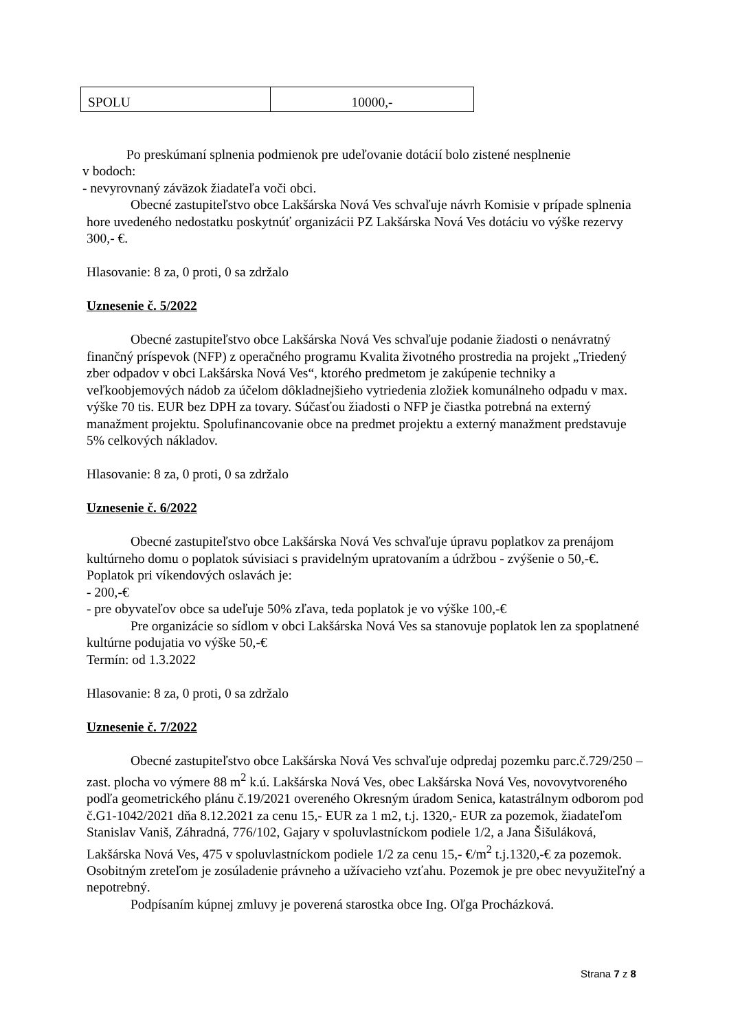| SPOLU | 10000,- |
Po preskúmaní splnenia podmienok pre udeľovanie dotácií bolo zistené nesplnenie
v bodoch:
- nevyrovnaný záväzok žiadateľa voči obci.
Obecné zastupiteľstvo obce Lakšárska Nová Ves schvaľuje návrh Komisie v prípade splnenia hore uvedeného nedostatku poskytnúť organizácii PZ Lakšárska Nová Ves dotáciu vo výške rezervy 300,- €.
Hlasovanie: 8 za, 0 proti, 0 sa zdržalo
Uznesenie č. 5/2022
Obecné zastupiteľstvo obce Lakšárska Nová Ves schvaľuje podanie žiadosti o nenávratný finančný príspevok (NFP) z operačného programu Kvalita životného prostredia na projekt „Triedený zber odpadov v obci Lakšárska Nová Ves“, ktorého predmetom je zakúpenie techniky a veľkoobjemových nádob za účelom dôkladnejšieho vytriedenia zložiek komunálneho odpadu v max. výške 70 tis. EUR bez DPH za tovary. Súčasťou žiadosti o NFP je čiastka potrebná na externý manažment projektu. Spolufinancovanie obce na predmet projektu a externý manažment predstavuje 5% celkových nákladov.
Hlasovanie: 8 za, 0 proti, 0 sa zdržalo
Uznesenie č. 6/2022
Obecné zastupiteľstvo obce Lakšárska Nová Ves schvaľuje úpravu poplatkov za prenájom kultúrneho domu o poplatok súvisiaci s pravidelným upratovaním a údržbou - zvýšenie o 50,-€.
Poplatok pri víkendových oslavách je:
- 200,-€
- pre obyvateľov obce sa udeľuje 50% zľava, teda poplatok je vo výške 100,-€
Pre organizácie so sídlom v obci Lakšárska Nová Ves sa stanovuje poplatok len za spoplatnené kultúrne podujatia vo výške 50,-€
Termín: od 1.3.2022
Hlasovanie: 8 za, 0 proti, 0 sa zdržalo
Uznesenie č. 7/2022
Obecné zastupiteľstvo obce Lakšárska Nová Ves schvaľuje odpredaj pozemku parc.č.729/250 – zast. plocha vo výmere 88 m<sup>2</sup> k.ú. Lakšárska Nová Ves, obec Lakšárska Nová Ves, novovytvoreného podľa geometrického plánu č.19/2021 overeného Okresným úradom Senica, katastrálnym odborom pod č.G1-1042/2021 dňa 8.12.2021 za cenu 15,- EUR za 1 m2, t.j. 1320,- EUR za pozemok, žiadateľom Stanislav Vaniš, Záhradná, 776/102, Gajary v spoluvlastníckom podiele 1/2, a Jana Šišuláková, Lakšárska Nová Ves, 475 v spoluvlastníckom podiele 1/2 za cenu 15,- €/m<sup>2</sup> t.j.1320,-€ za pozemok.
Osobitným zreteľom je zosúladenie právneho a užívacieho vzťahu. Pozemok je pre obec nevyužiteľný a nepotrebný.
Podpísaním kúpnej zmluvy je poverená starostka obce Ing. Oľga Procházková.
Strana 7 z 8